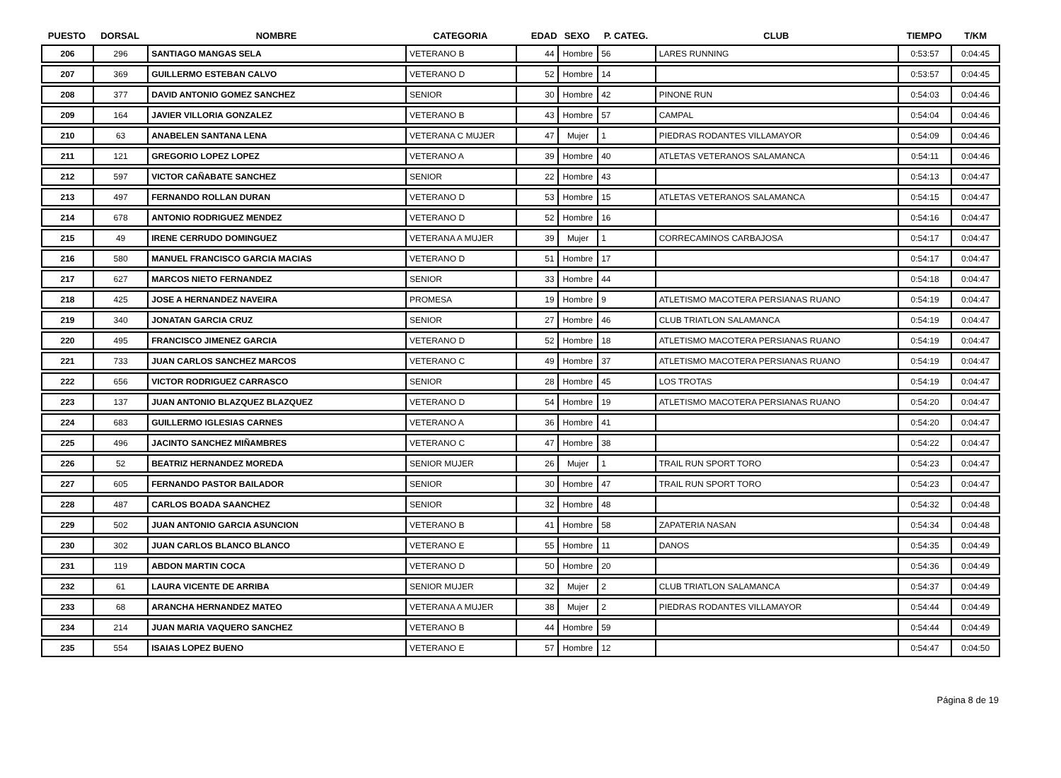| PUESTO | DORSAL | NOMBRE | CATEGORIA | EDAD | SEXO | P. CATEG. | CLUB | TIEMPO | T/KM |
| --- | --- | --- | --- | --- | --- | --- | --- | --- | --- |
| 206 | 296 | SANTIAGO MANGAS SELA | VETERANO B | 44 | Hombre | 56 | LARES RUNNING | 0:53:57 | 0:04:45 |
| 207 | 369 | GUILLERMO ESTEBAN CALVO | VETERANO D | 52 | Hombre | 14 | | 0:53:57 | 0:04:45 |
| 208 | 377 | DAVID ANTONIO GOMEZ SANCHEZ | SENIOR | 30 | Hombre | 42 | PINONE RUN | 0:54:03 | 0:04:46 |
| 209 | 164 | JAVIER VILLORIA GONZALEZ | VETERANO B | 43 | Hombre | 57 | CAMPAL | 0:54:04 | 0:04:46 |
| 210 | 63 | ANABELEN SANTANA LENA | VETERANA C MUJER | 47 | Mujer | 1 | PIEDRAS RODANTES VILLAMAYOR | 0:54:09 | 0:04:46 |
| 211 | 121 | GREGORIO LOPEZ LOPEZ | VETERANO A | 39 | Hombre | 40 | ATLETAS VETERANOS SALAMANCA | 0:54:11 | 0:04:46 |
| 212 | 597 | VICTOR CAÑABATE SANCHEZ | SENIOR | 22 | Hombre | 43 | | 0:54:13 | 0:04:47 |
| 213 | 497 | FERNANDO ROLLAN DURAN | VETERANO D | 53 | Hombre | 15 | ATLETAS VETERANOS SALAMANCA | 0:54:15 | 0:04:47 |
| 214 | 678 | ANTONIO RODRIGUEZ MENDEZ | VETERANO D | 52 | Hombre | 16 | | 0:54:16 | 0:04:47 |
| 215 | 49 | IRENE CERRUDO DOMINGUEZ | VETERANA A MUJER | 39 | Mujer | 1 | CORRECAMINOS CARBAJOSA | 0:54:17 | 0:04:47 |
| 216 | 580 | MANUEL FRANCISCO GARCIA MACIAS | VETERANO D | 51 | Hombre | 17 | | 0:54:17 | 0:04:47 |
| 217 | 627 | MARCOS NIETO FERNANDEZ | SENIOR | 33 | Hombre | 44 | | 0:54:18 | 0:04:47 |
| 218 | 425 | JOSE A HERNANDEZ NAVEIRA | PROMESA | 19 | Hombre | 9 | ATLETISMO MACOTERA PERSIANAS RUANO | 0:54:19 | 0:04:47 |
| 219 | 340 | JONATAN GARCIA CRUZ | SENIOR | 27 | Hombre | 46 | CLUB TRIATLON SALAMANCA | 0:54:19 | 0:04:47 |
| 220 | 495 | FRANCISCO JIMENEZ GARCIA | VETERANO D | 52 | Hombre | 18 | ATLETISMO MACOTERA PERSIANAS RUANO | 0:54:19 | 0:04:47 |
| 221 | 733 | JUAN CARLOS SANCHEZ MARCOS | VETERANO C | 49 | Hombre | 37 | ATLETISMO MACOTERA PERSIANAS RUANO | 0:54:19 | 0:04:47 |
| 222 | 656 | VICTOR RODRIGUEZ CARRASCO | SENIOR | 28 | Hombre | 45 | LOS TROTAS | 0:54:19 | 0:04:47 |
| 223 | 137 | JUAN ANTONIO BLAZQUEZ BLAZQUEZ | VETERANO D | 54 | Hombre | 19 | ATLETISMO MACOTERA PERSIANAS RUANO | 0:54:20 | 0:04:47 |
| 224 | 683 | GUILLERMO IGLESIAS CARNES | VETERANO A | 36 | Hombre | 41 | | 0:54:20 | 0:04:47 |
| 225 | 496 | JACINTO SANCHEZ MIÑAMBRES | VETERANO C | 47 | Hombre | 38 | | 0:54:22 | 0:04:47 |
| 226 | 52 | BEATRIZ HERNANDEZ MOREDA | SENIOR MUJER | 26 | Mujer | 1 | TRAIL RUN SPORT TORO | 0:54:23 | 0:04:47 |
| 227 | 605 | FERNANDO PASTOR BAILADOR | SENIOR | 30 | Hombre | 47 | TRAIL RUN SPORT TORO | 0:54:23 | 0:04:47 |
| 228 | 487 | CARLOS BOADA SAANCHEZ | SENIOR | 32 | Hombre | 48 | | 0:54:32 | 0:04:48 |
| 229 | 502 | JUAN ANTONIO GARCIA ASUNCION | VETERANO B | 41 | Hombre | 58 | ZAPATERIA NASAN | 0:54:34 | 0:04:48 |
| 230 | 302 | JUAN CARLOS BLANCO BLANCO | VETERANO E | 55 | Hombre | 11 | DANOS | 0:54:35 | 0:04:49 |
| 231 | 119 | ABDON MARTIN COCA | VETERANO D | 50 | Hombre | 20 | | 0:54:36 | 0:04:49 |
| 232 | 61 | LAURA VICENTE DE ARRIBA | SENIOR MUJER | 32 | Mujer | 2 | CLUB TRIATLON SALAMANCA | 0:54:37 | 0:04:49 |
| 233 | 68 | ARANCHA HERNANDEZ MATEO | VETERANA A MUJER | 38 | Mujer | 2 | PIEDRAS RODANTES VILLAMAYOR | 0:54:44 | 0:04:49 |
| 234 | 214 | JUAN MARIA VAQUERO SANCHEZ | VETERANO B | 44 | Hombre | 59 | | 0:54:44 | 0:04:49 |
| 235 | 554 | ISAIAS LOPEZ BUENO | VETERANO E | 57 | Hombre | 12 | | 0:54:47 | 0:04:50 |
Página 8 de 19